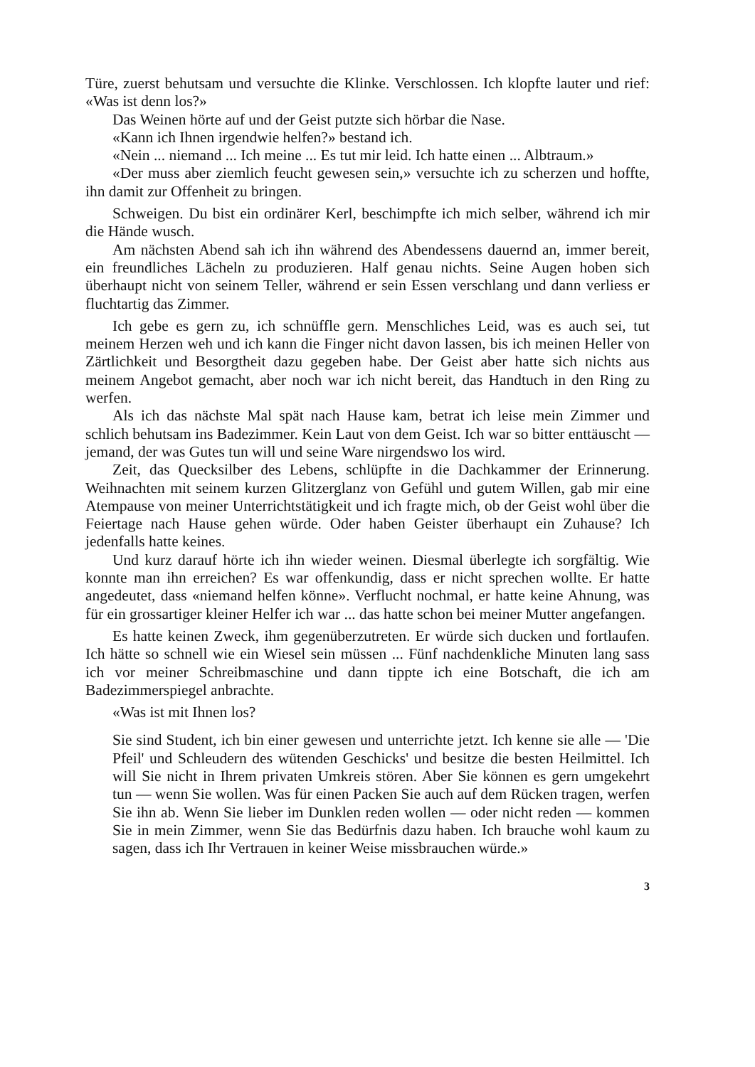Türe, zuerst behutsam und versuchte die Klinke. Verschlossen. Ich klopfte lauter und rief: «Was ist denn los?»
Das Weinen hörte auf und der Geist putzte sich hörbar die Nase.
«Kann ich Ihnen irgendwie helfen?» bestand ich.
«Nein ... niemand ... Ich meine ... Es tut mir leid. Ich hatte einen ... Albtraum.»
«Der muss aber ziemlich feucht gewesen sein,» versuchte ich zu scherzen und hoffte, ihn damit zur Offenheit zu bringen.
Schweigen. Du bist ein ordinärer Kerl, beschimpfte ich mich selber, während ich mir die Hände wusch.
Am nächsten Abend sah ich ihn während des Abendessens dauernd an, immer bereit, ein freundliches Lächeln zu produzieren. Half genau nichts. Seine Augen hoben sich überhaupt nicht von seinem Teller, während er sein Essen verschlang und dann verliess er fluchtartig das Zimmer.
Ich gebe es gern zu, ich schnüffle gern. Menschliches Leid, was es auch sei, tut meinem Herzen weh und ich kann die Finger nicht davon lassen, bis ich meinen Heller von Zärtlichkeit und Besorgtheit dazu gegeben habe. Der Geist aber hatte sich nichts aus meinem Angebot gemacht, aber noch war ich nicht bereit, das Handtuch in den Ring zu werfen.
Als ich das nächste Mal spät nach Hause kam, betrat ich leise mein Zimmer und schlich behutsam ins Badezimmer. Kein Laut von dem Geist. Ich war so bitter enttäuscht — jemand, der was Gutes tun will und seine Ware nirgendswo los wird.
Zeit, das Quecksilber des Lebens, schlüpfte in die Dachkammer der Erinnerung. Weihnachten mit seinem kurzen Glitzerglanz von Gefühl und gutem Willen, gab mir eine Atempause von meiner Unterrichtstätigkeit und ich fragte mich, ob der Geist wohl über die Feiertage nach Hause gehen würde. Oder haben Geister überhaupt ein Zuhause? Ich jedenfalls hatte keines.
Und kurz darauf hörte ich ihn wieder weinen. Diesmal überlegte ich sorgfältig. Wie konnte man ihn erreichen? Es war offenkundig, dass er nicht sprechen wollte. Er hatte angedeutet, dass «niemand helfen könne». Verflucht nochmal, er hatte keine Ahnung, was für ein grossartiger kleiner Helfer ich war ... das hatte schon bei meiner Mutter angefangen.
Es hatte keinen Zweck, ihm gegenüberzutreten. Er würde sich ducken und fortlaufen. Ich hätte so schnell wie ein Wiesel sein müssen ... Fünf nachdenkliche Minuten lang sass ich vor meiner Schreibmaschine und dann tippte ich eine Botschaft, die ich am Badezimmerspiegel anbrachte.
«Was ist mit Ihnen los?
Sie sind Student, ich bin einer gewesen und unterrichte jetzt. Ich kenne sie alle — 'Die Pfeil' und Schleudern des wütenden Geschicks' und besitze die besten Heilmittel. Ich will Sie nicht in Ihrem privaten Umkreis stören. Aber Sie können es gern umgekehrt tun — wenn Sie wollen. Was für einen Packen Sie auch auf dem Rücken tragen, werfen Sie ihn ab. Wenn Sie lieber im Dunklen reden wollen — oder nicht reden — kommen Sie in mein Zimmer, wenn Sie das Bedürfnis dazu haben. Ich brauche wohl kaum zu sagen, dass ich Ihr Vertrauen in keiner Weise missbrauchen würde.»
3